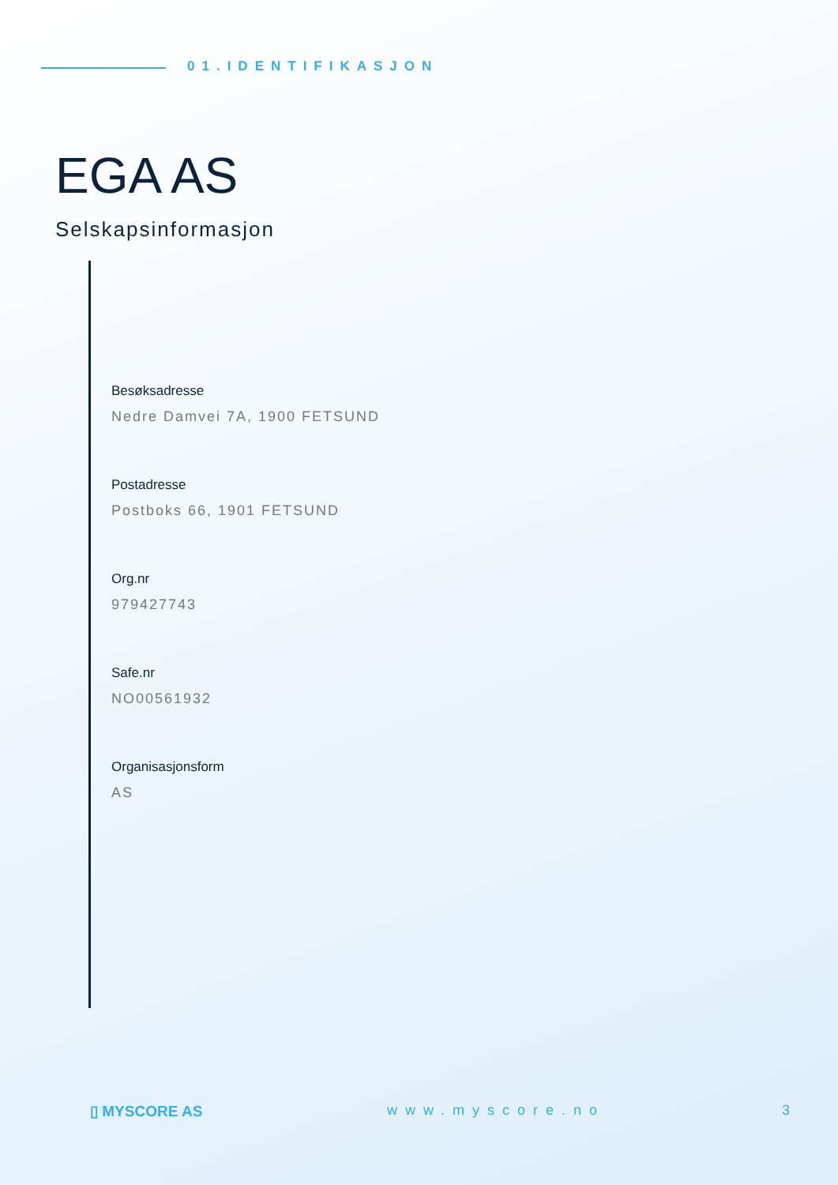01.IDENTIFIKASJON
EGA AS
Selskapsinformasjon
Besøksadresse
Nedre Damvei 7A, 1900 FETSUND
Postadresse
Postboks 66, 1901 FETSUND
Org.nr
979427743
Safe.nr
NO00561932
Organisasjonsform
AS
▯ MYSCORE AS www.myscore.no 3